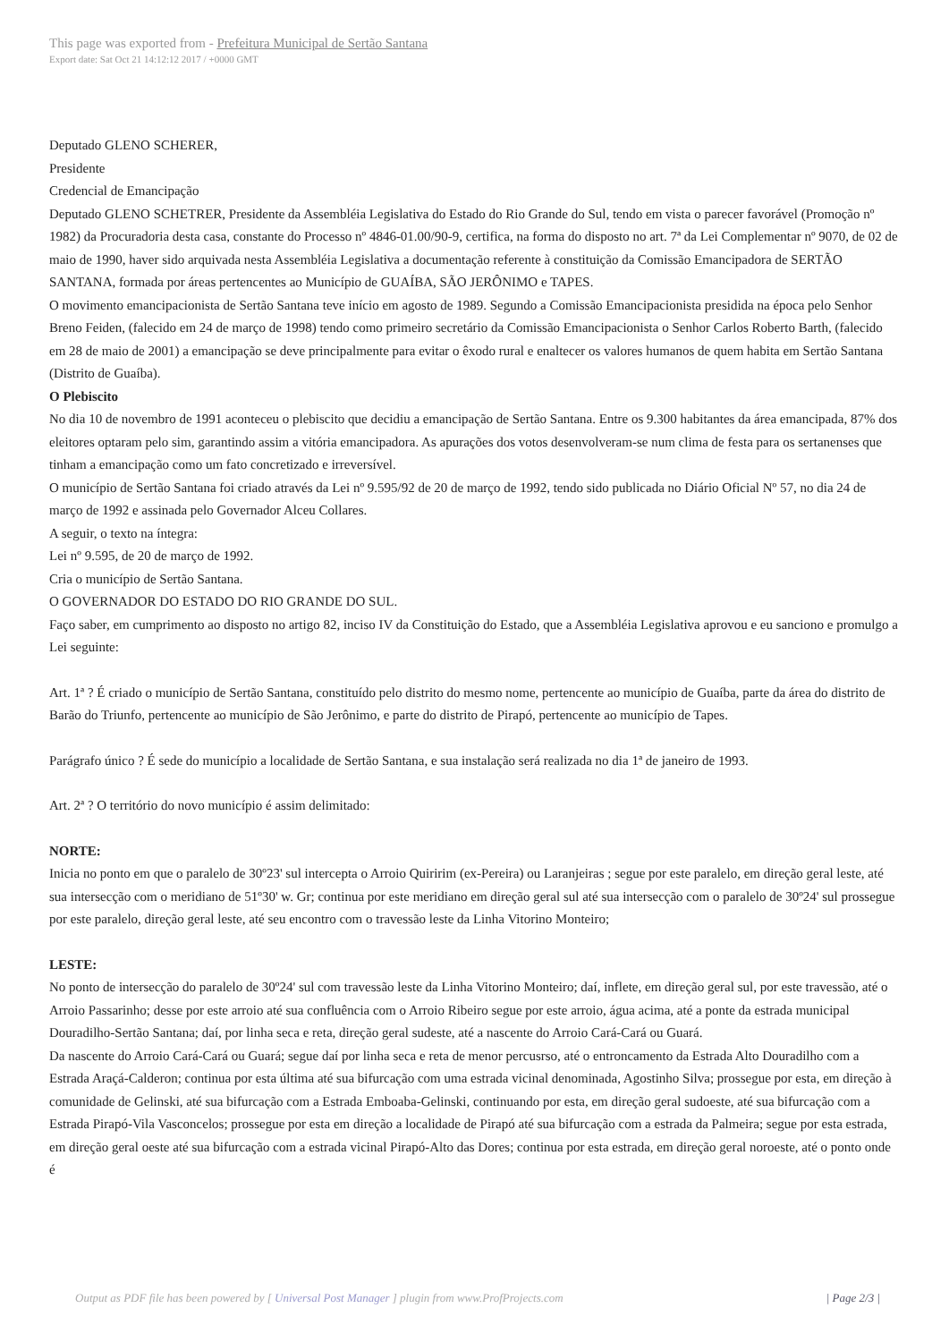This page was exported from - Prefeitura Municipal de Sertão Santana
Export date: Sat Oct 21 14:12:12 2017 / +0000 GMT
Deputado GLENO SCHERER,
Presidente
Credencial de Emancipação
Deputado GLENO SCHETRER, Presidente da Assembléia Legislativa do Estado do Rio Grande do Sul, tendo em vista o parecer favorável (Promoção nº 1982) da Procuradoria desta casa, constante do Processo nº 4846-01.00/90-9, certifica, na forma do disposto no art. 7ª da Lei Complementar nº 9070, de 02 de maio de 1990, haver sido arquivada nesta Assembléia Legislativa a documentação referente à constituição da Comissão Emancipadora de SERTÃO SANTANA, formada por áreas pertencentes ao Município de GUAÍBA, SÃO JERÔNIMO e TAPES.
O movimento emancipacionista de Sertão Santana teve início em agosto de 1989. Segundo a Comissão Emancipacionista presidida na época pelo Senhor Breno Feiden, (falecido em 24 de março de 1998) tendo como primeiro secretário da Comissão Emancipacionista o Senhor Carlos Roberto Barth, (falecido em 28 de maio de 2001) a emancipação se deve principalmente para evitar o êxodo rural e enaltecer os valores humanos de quem habita em Sertão Santana (Distrito de Guaíba).
O Plebiscito
No dia 10 de novembro de 1991 aconteceu o plebiscito que decidiu a emancipação de Sertão Santana. Entre os 9.300 habitantes da área emancipada, 87% dos eleitores optaram pelo sim, garantindo assim a vitória emancipadora. As apurações dos votos desenvolveram-se num clima de festa para os sertanenses que tinham a emancipação como um fato concretizado e irreversível.
O município de Sertão Santana foi criado através da Lei nº 9.595/92 de 20 de março de 1992, tendo sido publicada no Diário Oficial Nº 57, no dia 24 de março de 1992 e assinada pelo Governador Alceu Collares.
A seguir, o texto na íntegra:
Lei nº 9.595, de 20 de março de 1992.
Cria o município de Sertão Santana.
O GOVERNADOR DO ESTADO DO RIO GRANDE DO SUL.
Faço saber, em cumprimento ao disposto no artigo 82, inciso IV da Constituição do Estado, que a Assembléia Legislativa aprovou e eu sanciono e promulgo a Lei seguinte:
Art. 1ª ? É criado o município de Sertão Santana, constituído pelo distrito do mesmo nome, pertencente ao município de Guaíba, parte da área do distrito de Barão do Triunfo, pertencente ao município de São Jerônimo, e parte do distrito de Pirapó, pertencente ao município de Tapes.
Parágrafo único ? É sede do município a localidade de Sertão Santana, e sua instalação será realizada no dia 1ª de janeiro de 1993.
Art. 2ª ? O território do novo município é assim delimitado:
NORTE:
Inicia no ponto em que o paralelo de 30º23' sul intercepta o Arroio Quiririm (ex-Pereira) ou Laranjeiras ; segue por este paralelo, em direção geral leste, até sua intersecção com o meridiano de 51º30' w. Gr; continua por este meridiano em direção geral sul até sua intersecção com o paralelo de 30º24' sul prossegue por este paralelo, direção geral leste, até seu encontro com o travessão leste da Linha Vitorino Monteiro;
LESTE:
No ponto de intersecção do paralelo de 30º24' sul com travessão leste da Linha Vitorino Monteiro; daí, inflete, em direção geral sul, por este travessão, até o Arroio Passarinho; desse por este arroio até sua confluência com o Arroio Ribeiro segue por este arroio, água acima, até a ponte da estrada municipal Douradilho-Sertão Santana; daí, por linha seca e reta, direção geral sudeste, até a nascente do Arroio Cará-Cará ou Guará.
Da nascente do Arroio Cará-Cará ou Guará; segue daí por linha seca e reta de menor percusrso, até o entroncamento da Estrada Alto Douradilho com a Estrada Araçá-Calderon; continua por esta última até sua bifurcação com uma estrada vicinal denominada, Agostinho Silva; prossegue por esta, em direção à comunidade de Gelinski, até sua bifurcação com a Estrada Emboaba-Gelinski, continuando por esta, em direção geral sudoeste, até sua bifurcação com a Estrada Pirapó-Vila Vasconcelos; prossegue por esta em direção a localidade de Pirapó até sua bifurcação com a estrada da Palmeira; segue por esta estrada, em direção geral oeste até sua bifurcação com a estrada vicinal Pirapó-Alto das Dores; continua por esta estrada, em direção geral noroeste, até o ponto onde é
Output as PDF file has been powered by [ Universal Post Manager ] plugin from www.ProfProjects.com
| Page 2/3 |